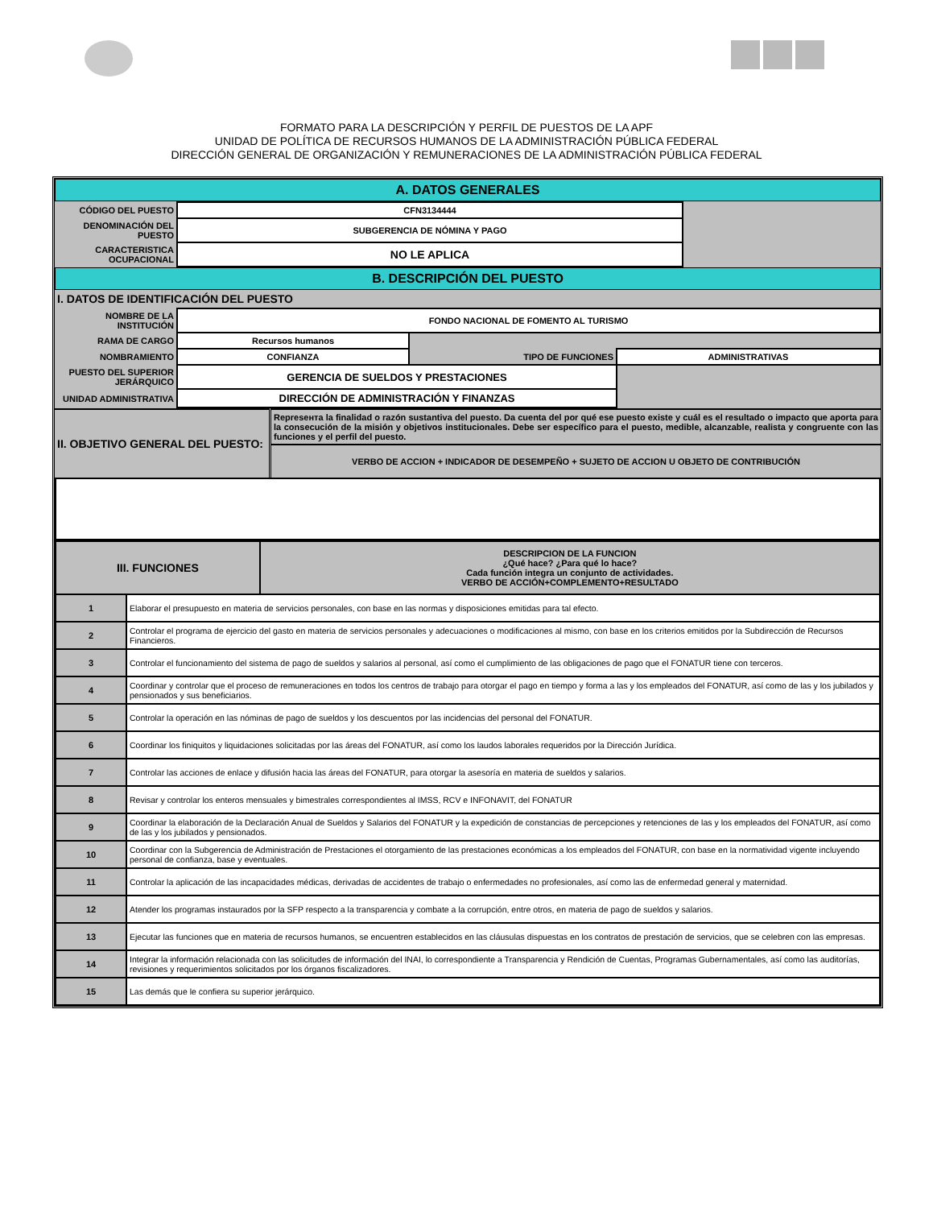FORMATO PARA LA DESCRIPCIÓN Y PERFIL DE PUESTOS DE LA APF
UNIDAD DE POLÍTICA DE RECURSOS HUMANOS DE LA ADMINISTRACIÓN PÚBLICA FEDERAL
DIRECCIÓN GENERAL DE ORGANIZACIÓN Y REMUNERACIONES DE LA ADMINISTRACIÓN PÚBLICA FEDERAL
A. DATOS GENERALES
| CÓDIGO DEL PUESTO | CFN3134444 | |
| DENOMINACIÓN DEL PUESTO | SUBGERENCIA DE NÓMINA Y PAGO | |
| CARACTERISTICA OCUPACIONAL | NO LE APLICA | |
B. DESCRIPCIÓN DEL PUESTO
I. DATOS DE IDENTIFICACIÓN DEL PUESTO
| NOMBRE DE LA INSTITUCIÓN | FONDO NACIONAL DE FOMENTO AL TURISMO | | |
| RAMA DE CARGO | Recursos humanos | | |
| NOMBRAMIENTO | CONFIANZA | TIPO DE FUNCIONES | ADMINISTRATIVAS |
| PUESTO DEL SUPERIOR JERÁRQUICO | GERENCIA DE SUELDOS Y PRESTACIONES | | |
| UNIDAD ADMINISTRATIVA | DIRECCIÓN DE ADMINISTRACIÓN Y FINANZAS | | |
| II. OBJETIVO GENERAL DEL PUESTO: | Represента la finalidad o razón sustantiva del puesto. Da cuenta del por qué ese puesto existe y cuál es el resultado o impacto que aporta para la consecución de la misión y objetivos institucionales. Debe ser específico para el puesto, medible, alcanzable, realista y congruente con las funciones y el perfil del puesto. |
| | VERBO DE ACCION + INDICADOR DE DESEMPEÑO + SUJETO DE ACCION U OBJETO DE CONTRIBUCIÓN |
| III. FUNCIONES | | DESCRIPCION DE LA FUNCION ¿Qué hace? ¿Para qué lo hace? Cada función integra un conjunto de actividades. VERBO DE ACCIÓN+COMPLEMENTO+RESULTADO |
| 1 | Elaborar el presupuesto en materia de servicios personales, con base en las normas y disposiciones emitidas para tal efecto. | |
| 2 | Controlar el programa de ejercicio del gasto en materia de servicios personales y adecuaciones o modificaciones al mismo, con base en los criterios emitidos por la Subdirección de Recursos Financieros. | |
| 3 | Controlar el funcionamiento del sistema de pago de sueldos y salarios al personal, así como el cumplimiento de las obligaciones de pago que el FONATUR tiene con terceros. | |
| 4 | Coordinar y controlar que el proceso de remuneraciones en todos los centros de trabajo para otorgar el pago en tiempo y forma a las y los empleados del FONATUR, así como de las y los jubilados y pensionados y sus beneficiarios. | |
| 5 | Controlar la operación en las nóminas de pago de sueldos y los descuentos por las incidencias del personal del FONATUR. | |
| 6 | Coordinar los finiquitos y liquidaciones solicitadas por las áreas del FONATUR, así como los laudos laborales requeridos por la Dirección Jurídica. | |
| 7 | Controlar las acciones de enlace y difusión hacia las áreas del FONATUR, para otorgar la asesoría en materia de sueldos y salarios. | |
| 8 | Revisar y controlar los enteros mensuales y bimestrales correspondientes al IMSS, RCV e INFONAVIT, del FONATUR | |
| 9 | Coordinar la elaboración de la Declaración Anual de Sueldos y Salarios del FONATUR y la expedición de constancias de percepciones y retenciones de las y los empleados del FONATUR, así como de las y los jubilados y pensionados. | |
| 10 | Coordinar con la Subgerencia de Administración de Prestaciones el otorgamiento de las prestaciones económicas a los empleados del FONATUR, con base en la normatividad vigente incluyendo personal de confianza, base y eventuales. | |
| 11 | Controlar la aplicación de las incapacidades médicas, derivadas de accidentes de trabajo o enfermedades no profesionales, así como las de enfermedad general y maternidad. | |
| 12 | Atender los programas instaurados por la SFP respecto a la transparencia y combate a la corrupción, entre otros, en materia de pago de sueldos y salarios. | |
| 13 | Ejecutar las funciones que en materia de recursos humanos, se encuentren establecidos en las cláusulas dispuestas en los contratos de prestación de servicios, que se celebren con las empresas. | |
| 14 | Integrar la información relacionada con las solicitudes de información del INAI, lo correspondiente a Transparencia y Rendición de Cuentas, Programas Gubernamentales, así como las auditorías, revisiones y requerimientos solicitados por los órganos fiscalizadores. | |
| 15 | Las demás que le confiera su superior jerárquico. | |